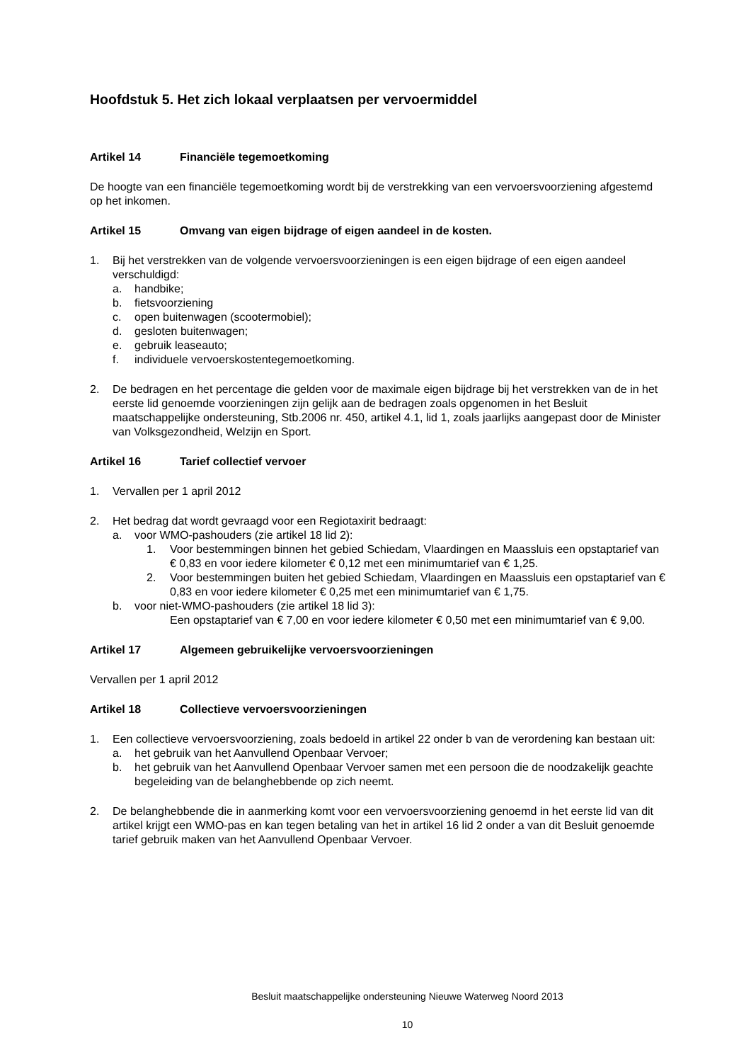Hoofdstuk 5. Het zich lokaal verplaatsen per vervoermiddel
Artikel 14 Financiële tegemoetkoming
De hoogte van een financiële tegemoetkoming wordt bij de verstrekking van een vervoersvoorziening afgestemd op het inkomen.
Artikel 15 Omvang van eigen bijdrage of eigen aandeel in de kosten.
1. Bij het verstrekken van de volgende vervoersvoorzieningen is een eigen bijdrage of een eigen aandeel verschuldigd:
a. handbike;
b. fietsvoorziening
c. open buitenwagen (scootermobiel);
d. gesloten buitenwagen;
e. gebruik leaseauto;
f. individuele vervoerskostentegemoetkoming.
2. De bedragen en het percentage die gelden voor de maximale eigen bijdrage bij het verstrekken van de in het eerste lid genoemde voorzieningen zijn gelijk aan de bedragen zoals opgenomen in het Besluit maatschappelijke ondersteuning, Stb.2006 nr. 450, artikel 4.1, lid 1, zoals jaarlijks aangepast door de Minister van Volksgezondheid, Welzijn en Sport.
Artikel 16 Tarief collectief vervoer
1. Vervallen per 1 april 2012
2. Het bedrag dat wordt gevraagd voor een Regiotaxirit bedraagt:
a. voor WMO-pashouders (zie artikel 18 lid 2):
1. Voor bestemmingen binnen het gebied Schiedam, Vlaardingen en Maassluis een opstaptarief van € 0,83 en voor iedere kilometer € 0,12 met een minimumtarief van € 1,25.
2. Voor bestemmingen buiten het gebied Schiedam, Vlaardingen en Maassluis een opstaptarief van € 0,83 en voor iedere kilometer € 0,25 met een minimumtarief van € 1,75.
b. voor niet-WMO-pashouders (zie artikel 18 lid 3):
Een opstaptarief van € 7,00 en voor iedere kilometer € 0,50 met een minimumtarief van € 9,00.
Artikel 17 Algemeen gebruikelijke vervoersvoorzieningen
Vervallen per 1 april 2012
Artikel 18 Collectieve vervoersvoorzieningen
1. Een collectieve vervoersvoorziening, zoals bedoeld in artikel 22 onder b van de verordening kan bestaan uit:
a. het gebruik van het Aanvullend Openbaar Vervoer;
b. het gebruik van het Aanvullend Openbaar Vervoer samen met een persoon die de noodzakelijk geachte begeleiding van de belanghebbende op zich neemt.
2. De belanghebbende die in aanmerking komt voor een vervoersvoorziening genoemd in het eerste lid van dit artikel krijgt een WMO-pas en kan tegen betaling van het in artikel 16 lid 2 onder a van dit Besluit genoemde tarief gebruik maken van het Aanvullend Openbaar Vervoer.
Besluit maatschappelijke ondersteuning Nieuwe Waterweg Noord 2013
10